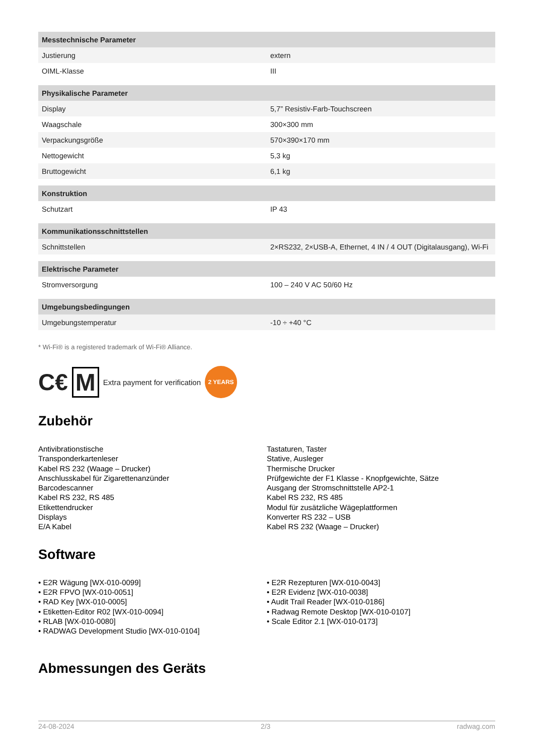| Messtechnische Parameter | |
| --- | --- |
| Justierung | extern |
| OIML-Klasse | III |
| Physikalische Parameter | |
| Display | 5,7” Resistiv-Farb-Touchscreen |
| Waagschale | 300×300 mm |
| Verpackungsgröße | 570×390×170 mm |
| Nettogewicht | 5,3 kg |
| Bruttogewicht | 6,1 kg |
| Konstruktion | |
| Schutzart | IP 43 |
| Kommunikationsschnittstellen | |
| Schnittstellen | 2×RS232, 2×USB-A, Ethernet, 4 IN / 4 OUT (Digitalausgang), Wi-Fi |
| Elektrische Parameter | |
| Stromversorgung | 100 – 240 V AC 50/60 Hz |
| Umgebungsbedingungen | |
| Umgebungstemperatur | -10 ÷ +40 °C |
* Wi-Fi® is a registered trademark of Wi-Fi® Alliance.
C€ M Extra payment for verification 2 YEARS
Zubehör
Antivibrationstische
Transponderkartenleser
Kabel RS 232 (Waage – Drucker)
Anschlusskabel für Zigarettenanzünder
Barcodescanner
Kabel RS 232, RS 485
Etikettendrucker
Displays
E/A Kabel
Tastaturen, Taster
Stative, Ausleger
Thermische Drucker
Prüfgewichte der F1 Klasse - Knopfgewichte, Sätze
Ausgang der Stromschnittstelle AP2-1
Kabel RS 232, RS 485
Modul für zusätzliche Wägeplattformen
Konverter RS 232 – USB
Kabel RS 232 (Waage – Drucker)
Software
• E2R Wägung [WX-010-0099]
• E2R FPVO [WX-010-0051]
• RAD Key [WX-010-0005]
• Etiketten-Editor R02 [WX-010-0094]
• RLAB [WX-010-0080]
• RADWAG Development Studio [WX-010-0104]
• E2R Rezepturen [WX-010-0043]
• E2R Evidenz [WX-010-0038]
• Audit Trail Reader [WX-010-0186]
• Radwag Remote Desktop [WX-010-0107]
• Scale Editor 2.1 [WX-010-0173]
Abmessungen des Geräts
24-08-2024 2/3 radwag.com